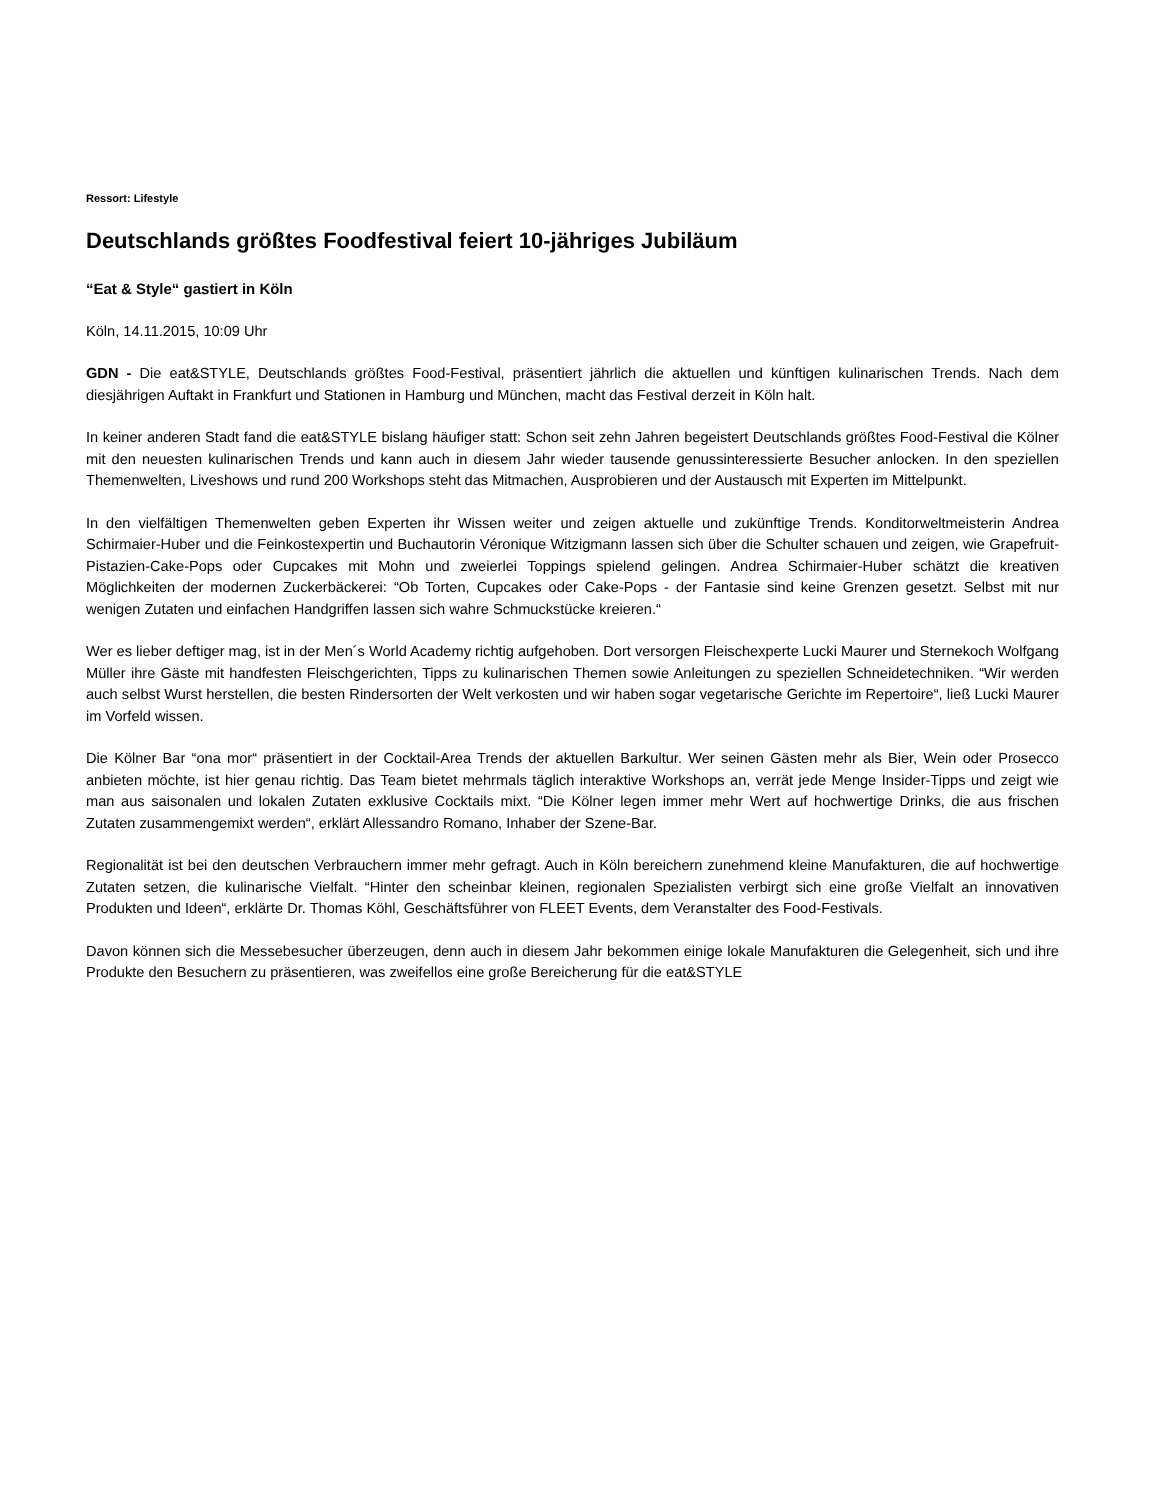Ressort: Lifestyle
Deutschlands größtes Foodfestival feiert 10-jähriges Jubiläum
“Eat & Style“ gastiert in Köln
Köln, 14.11.2015, 10:09 Uhr
GDN - Die eat&STYLE, Deutschlands größtes Food-Festival, präsentiert jährlich die aktuellen und künftigen kulinarischen Trends. Nach dem diesjährigen Auftakt in Frankfurt und Stationen in Hamburg und München, macht das Festival derzeit in Köln halt.
In keiner anderen Stadt fand die eat&STYLE bislang häufiger statt: Schon seit zehn Jahren begeistert Deutschlands größtes Food-Festival die Kölner mit den neuesten kulinarischen Trends und kann auch in diesem Jahr wieder tausende genussinteressierte Besucher anlocken. In den speziellen Themenwelten, Liveshows und rund 200 Workshops steht das Mitmachen, Ausprobieren und der Austausch mit Experten im Mittelpunkt.
In den vielfältigen Themenwelten geben Experten ihr Wissen weiter und zeigen aktuelle und zukünftige Trends. Konditorweltmeisterin Andrea Schirmaier-Huber und die Feinkostexpertin und Buchautorin Véronique Witzigmann lassen sich über die Schulter schauen und zeigen, wie Grapefruit-Pistazien-Cake-Pops oder Cupcakes mit Mohn und zweierlei Toppings spielend gelingen. Andrea Schirmaier-Huber schätzt die kreativen Möglichkeiten der modernen Zuckerbäckerei: “Ob Torten, Cupcakes oder Cake-Pops - der Fantasie sind keine Grenzen gesetzt. Selbst mit nur wenigen Zutaten und einfachen Handgriffen lassen sich wahre Schmuckstücke kreieren.“
Wer es lieber deftiger mag, ist in der Men´s World Academy richtig aufgehoben. Dort versorgen Fleischexperte Lucki Maurer und Sternekoch Wolfgang Müller ihre Gäste mit handfesten Fleischgerichten, Tipps zu kulinarischen Themen sowie Anleitungen zu speziellen Schneidetechniken. “Wir werden auch selbst Wurst herstellen, die besten Rindersorten der Welt verkosten und wir haben sogar vegetarische Gerichte im Repertoire“, ließ Lucki Maurer im Vorfeld wissen.
Die Kölner Bar “ona mor“ präsentiert in der Cocktail-Area Trends der aktuellen Barkultur. Wer seinen Gästen mehr als Bier, Wein oder Prosecco anbieten möchte, ist hier genau richtig. Das Team bietet mehrmals täglich interaktive Workshops an, verrät jede Menge Insider-Tipps und zeigt wie man aus saisonalen und lokalen Zutaten exklusive Cocktails mixt. “Die Kölner legen immer mehr Wert auf hochwertige Drinks, die aus frischen Zutaten zusammengemixt werden“, erklärt Allessandro Romano, Inhaber der Szene-Bar.
Regionalität ist bei den deutschen Verbrauchern immer mehr gefragt. Auch in Köln bereichern zunehmend kleine Manufakturen, die auf hochwertige Zutaten setzen, die kulinarische Vielfalt. “Hinter den scheinbar kleinen, regionalen Spezialisten verbirgt sich eine große Vielfalt an innovativen Produkten und Ideen“, erklärte Dr. Thomas Köhl, Geschäftsführer von FLEET Events, dem Veranstalter des Food-Festivals.
Davon können sich die Messebesucher überzeugen, denn auch in diesem Jahr bekommen einige lokale Manufakturen die Gelegenheit, sich und ihre Produkte den Besuchern zu präsentieren, was zweifellos eine große Bereicherung für die eat&STYLE